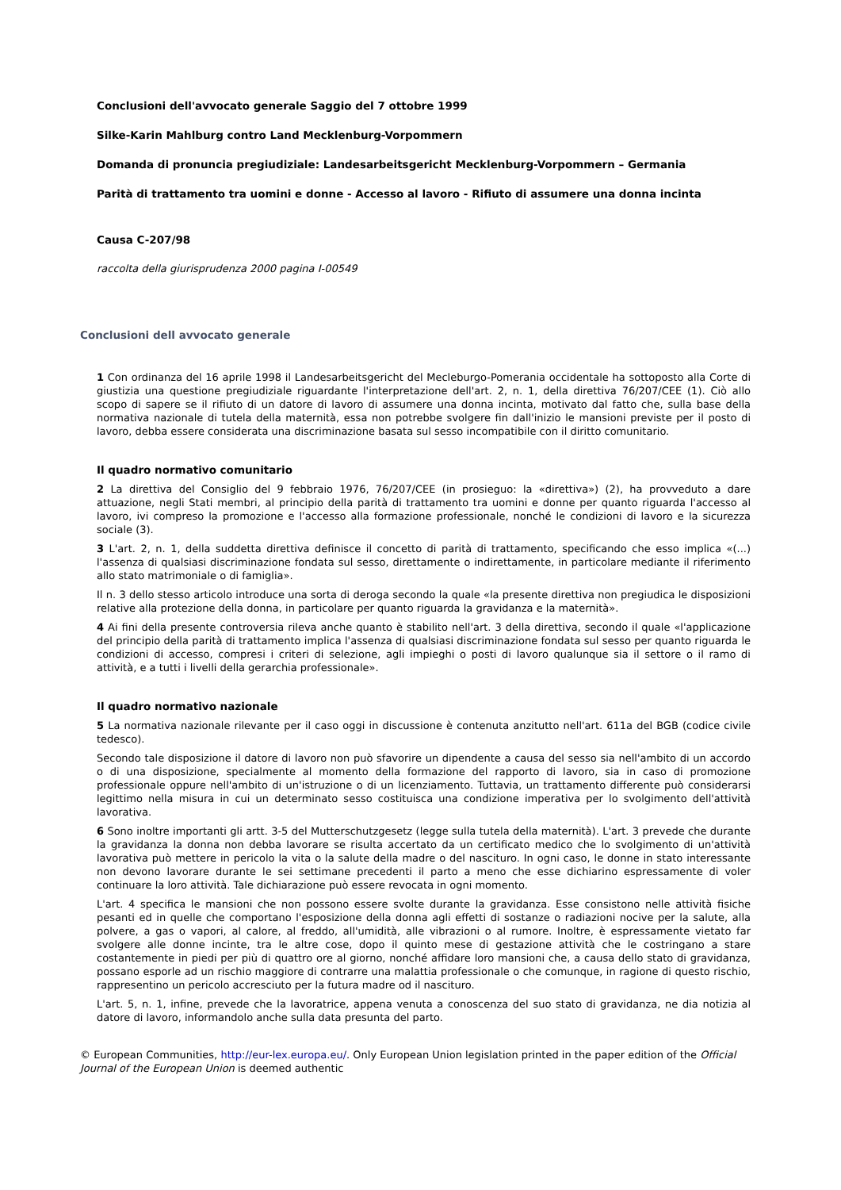Conclusioni dell'avvocato generale Saggio del 7 ottobre 1999
Silke-Karin Mahlburg contro Land Mecklenburg-Vorpommern
Domanda di pronuncia pregiudiziale: Landesarbeitsgericht Mecklenburg-Vorpommern – Germania
Parità di trattamento tra uomini e donne - Accesso al lavoro - Rifiuto di assumere una donna incinta
Causa C-207/98
raccolta della giurisprudenza 2000 pagina I-00549
Conclusioni dell avvocato generale
1 Con ordinanza del 16 aprile 1998 il Landesarbeitsgericht del Mecleburgo-Pomerania occidentale ha sottoposto alla Corte di giustizia una questione pregiudiziale riguardante l'interpretazione dell'art. 2, n. 1, della direttiva 76/207/CEE (1). Ciò allo scopo di sapere se il rifiuto di un datore di lavoro di assumere una donna incinta, motivato dal fatto che, sulla base della normativa nazionale di tutela della maternità, essa non potrebbe svolgere fin dall'inizio le mansioni previste per il posto di lavoro, debba essere considerata una discriminazione basata sul sesso incompatibile con il diritto comunitario.
Il quadro normativo comunitario
2 La direttiva del Consiglio del 9 febbraio 1976, 76/207/CEE (in prosieguo: la «direttiva») (2), ha provveduto a dare attuazione, negli Stati membri, al principio della parità di trattamento tra uomini e donne per quanto riguarda l'accesso al lavoro, ivi compreso la promozione e l'accesso alla formazione professionale, nonché le condizioni di lavoro e la sicurezza sociale (3).
3 L'art. 2, n. 1, della suddetta direttiva definisce il concetto di parità di trattamento, specificando che esso implica «(...) l'assenza di qualsiasi discriminazione fondata sul sesso, direttamente o indirettamente, in particolare mediante il riferimento allo stato matrimoniale o di famiglia».
Il n. 3 dello stesso articolo introduce una sorta di deroga secondo la quale «la presente direttiva non pregiudica le disposizioni relative alla protezione della donna, in particolare per quanto riguarda la gravidanza e la maternità».
4 Ai fini della presente controversia rileva anche quanto è stabilito nell'art. 3 della direttiva, secondo il quale «l'applicazione del principio della parità di trattamento implica l'assenza di qualsiasi discriminazione fondata sul sesso per quanto riguarda le condizioni di accesso, compresi i criteri di selezione, agli impieghi o posti di lavoro qualunque sia il settore o il ramo di attività, e a tutti i livelli della gerarchia professionale».
Il quadro normativo nazionale
5 La normativa nazionale rilevante per il caso oggi in discussione è contenuta anzitutto nell'art. 611a del BGB (codice civile tedesco).
Secondo tale disposizione il datore di lavoro non può sfavorire un dipendente a causa del sesso sia nell'ambito di un accordo o di una disposizione, specialmente al momento della formazione del rapporto di lavoro, sia in caso di promozione professionale oppure nell'ambito di un'istruzione o di un licenziamento. Tuttavia, un trattamento differente può considerarsi legittimo nella misura in cui un determinato sesso costituisca una condizione imperativa per lo svolgimento dell'attività lavorativa.
6 Sono inoltre importanti gli artt. 3-5 del Mutterschutzgesetz (legge sulla tutela della maternità). L'art. 3 prevede che durante la gravidanza la donna non debba lavorare se risulta accertato da un certificato medico che lo svolgimento di un'attività lavorativa può mettere in pericolo la vita o la salute della madre o del nascituro. In ogni caso, le donne in stato interessante non devono lavorare durante le sei settimane precedenti il parto a meno che esse dichiarino espressamente di voler continuare la loro attività. Tale dichiarazione può essere revocata in ogni momento.
L'art. 4 specifica le mansioni che non possono essere svolte durante la gravidanza. Esse consistono nelle attività fisiche pesanti ed in quelle che comportano l'esposizione della donna agli effetti di sostanze o radiazioni nocive per la salute, alla polvere, a gas o vapori, al calore, al freddo, all'umidità, alle vibrazioni o al rumore. Inoltre, è espressamente vietato far svolgere alle donne incinte, tra le altre cose, dopo il quinto mese di gestazione attività che le costringano a stare costantemente in piedi per più di quattro ore al giorno, nonché affidare loro mansioni che, a causa dello stato di gravidanza, possano esporle ad un rischio maggiore di contrarre una malattia professionale o che comunque, in ragione di questo rischio, rappresentino un pericolo accresciuto per la futura madre od il nascituro.
L'art. 5, n. 1, infine, prevede che la lavoratrice, appena venuta a conoscenza del suo stato di gravidanza, ne dia notizia al datore di lavoro, informandolo anche sulla data presunta del parto.
© European Communities, http://eur-lex.europa.eu/. Only European Union legislation printed in the paper edition of the Official Journal of the European Union is deemed authentic